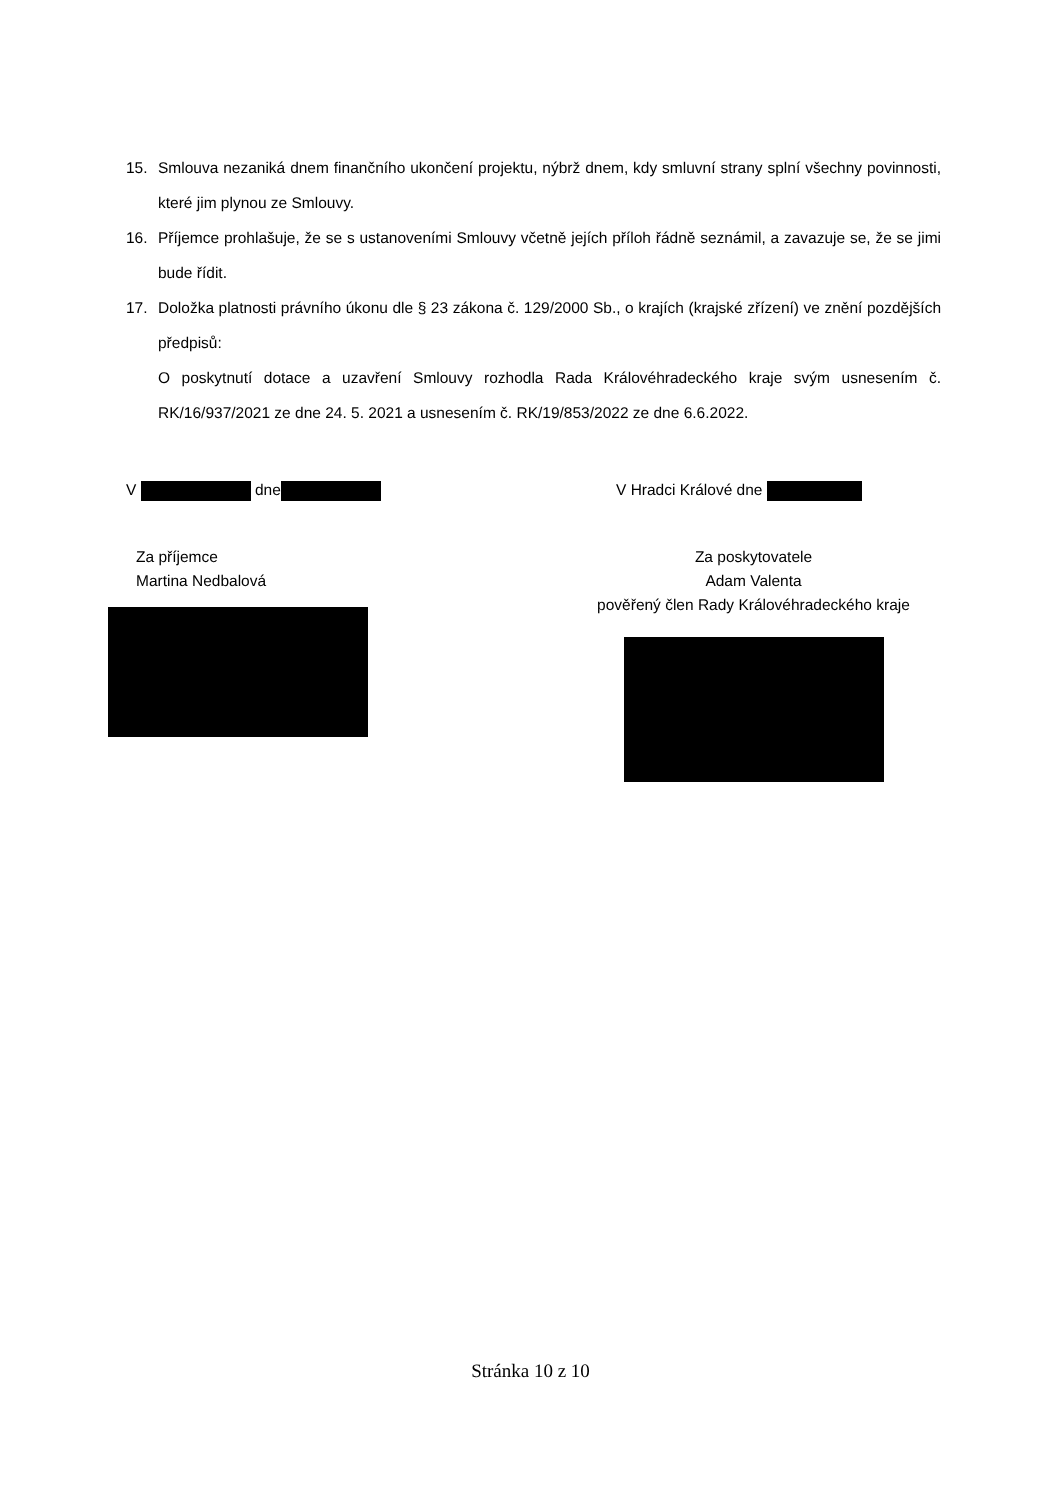15. Smlouva nezaniká dnem finančního ukončení projektu, nýbrž dnem, kdy smluvní strany splní všechny povinnosti, které jim plynou ze Smlouvy.
16. Příjemce prohlašuje, že se s ustanoveními Smlouvy včetně jejích příloh řádně seznámil, a zavazuje se, že se jimi bude řídit.
17. Doložka platnosti právního úkonu dle § 23 zákona č. 129/2000 Sb., o krajích (krajské zřízení) ve znění pozdějších předpisů:
O poskytnutí dotace a uzavření Smlouvy rozhodla Rada Královéhradeckého kraje svým usnesením č. RK/16/937/2021 ze dne 24. 5. 2021 a usnesením č. RK/19/853/2022 ze dne 6.6.2022.
V dne V Hradci Králové dne
Za příjemce
Martina Nedbalová
Za poskytovatele
Adam Valenta
pověřený člen Rady Královéhradeckého kraje
Stránka 10 z 10